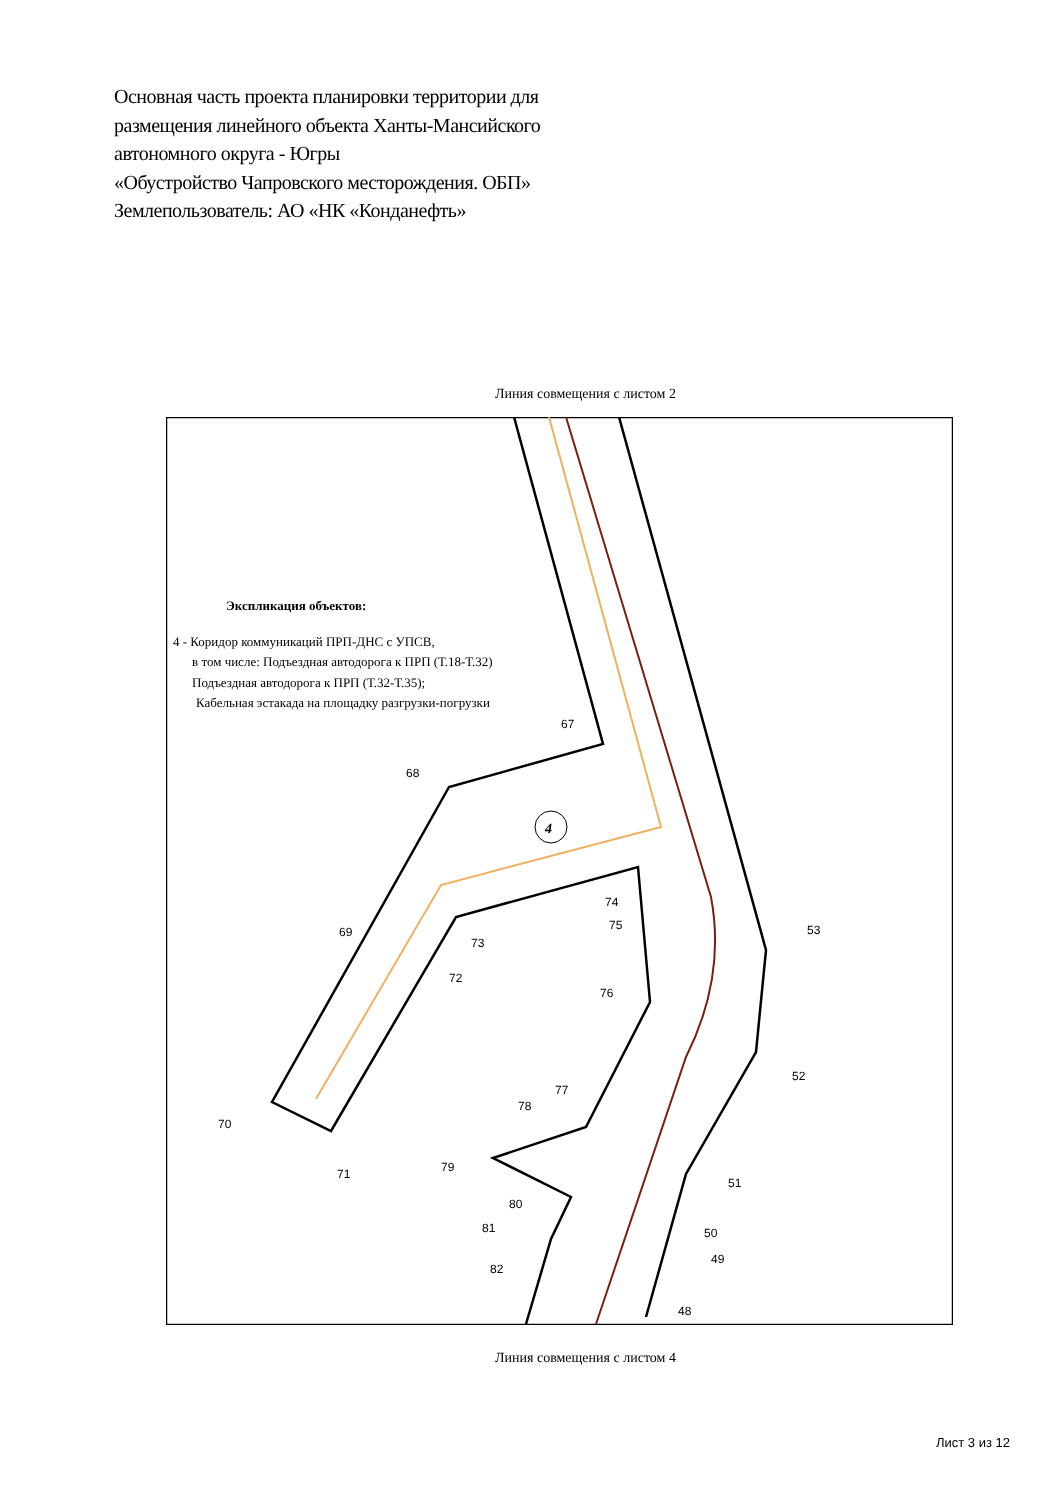Основная часть проекта планировки территории для
размещения линейного объекта Ханты-Мансийского
автономного округа - Югры
«Обустройство Чапровского месторождения. ОБП»
Землепользователь: АО «НК «Конданефть»
Линия совмещения с листом 2
4
67
68
69
70
71
72
73
74
75
76
77
78
79
80
81
82
53
52
51
50
49
48
Экспликация объектов:
4 - Коридор коммуникаций ПРП-ДНС с УПСВ,
в том числе: Подъездная автодорога к ПРП (Т.18-Т.32)
Подъездная автодорога к ПРП (Т.32-Т.35);
Кабельная эстакада на площадку разгрузки-погрузки
Линия совмещения с листом 4
Лист 3 из 12